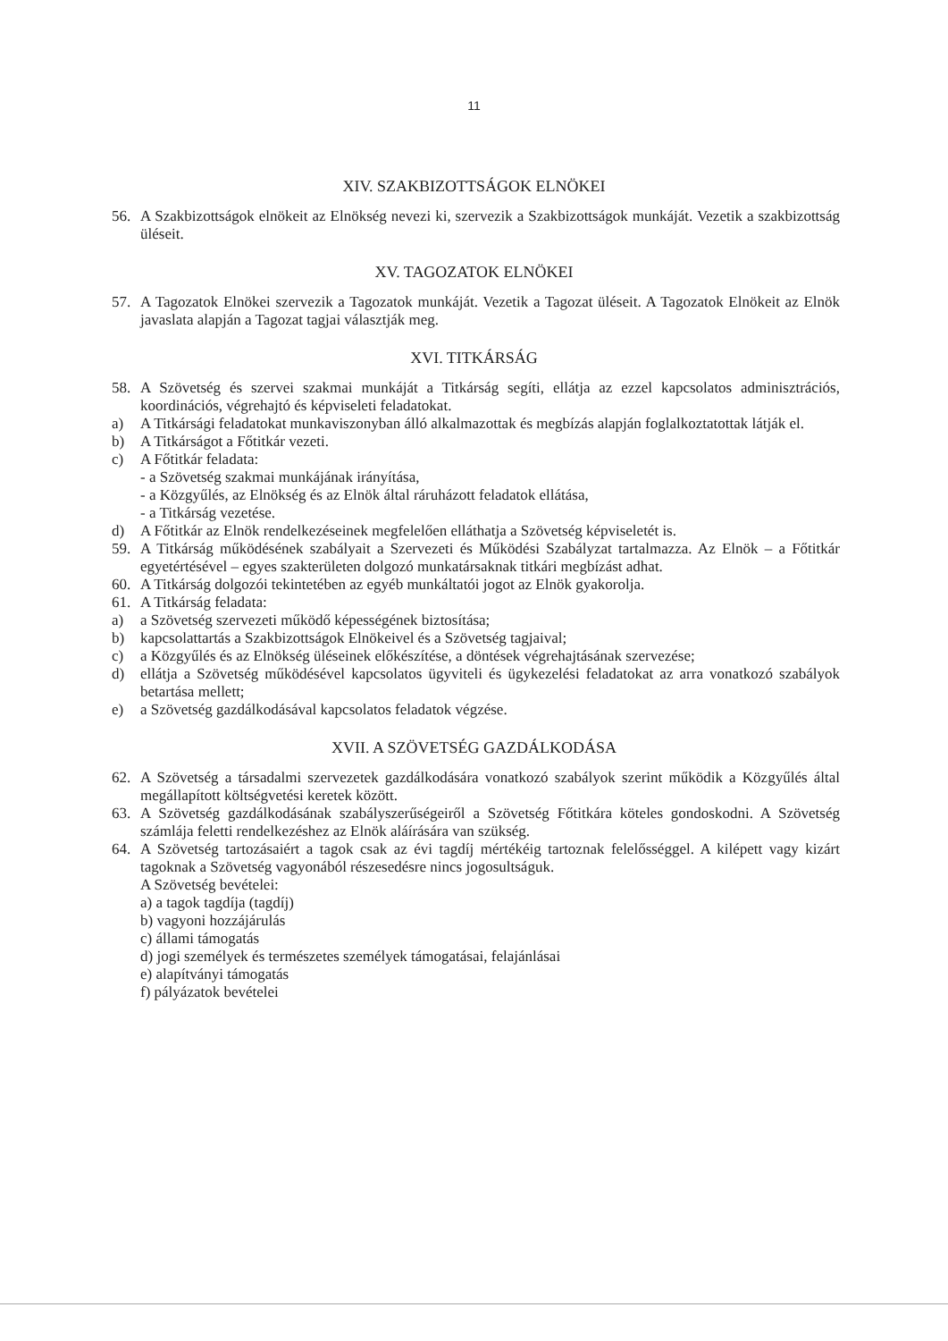11
XIV. SZAKBIZOTTSÁGOK ELNÖKEI
56. A Szakbizottságok elnökeit az Elnökség nevezi ki, szervezik a Szakbizottságok munkáját. Vezetik a szakbizottság üléseit.
XV. TAGOZATOK ELNÖKEI
57. A Tagozatok Elnökei szervezik a Tagozatok munkáját. Vezetik a Tagozat üléseit. A Tagozatok Elnökeit az Elnök javaslata alapján a Tagozat tagjai választják meg.
XVI. TITKÁRSÁG
58. A Szövetség és szervei szakmai munkáját a Titkárság segíti, ellátja az ezzel kapcsolatos adminisztrációs, koordinációs, végrehajtó és képviseleti feladatokat.
a) A Titkársági feladatokat munkaviszonyban álló alkalmazottak és megbízás alapján foglalkoztatottak látják el.
b) A Titkárságot a Főtitkár vezeti.
c) A Főtitkár feladata:
- a Szövetség szakmai munkájának irányítása,
- a Közgyűlés, az Elnökség és az Elnök által ráruházott feladatok ellátása,
- a Titkárság vezetése.
d) A Főtitkár az Elnök rendelkezéseinek megfelelően elláthatja a Szövetség képviseletét is.
59. A Titkárság működésének szabályait a Szervezeti és Működési Szabályzat tartalmazza. Az Elnök – a Főtitkár egyetértésével – egyes szakterületen dolgozó munkatársaknak titkári megbízást adhat.
60. A Titkárság dolgozói tekintetében az egyéb munkáltatói jogot az Elnök gyakorolja.
61. A Titkárság feladata:
a) a Szövetség szervezeti működő képességének biztosítása;
b) kapcsolattartás a Szakbizottságok Elnökeivel és a Szövetség tagjaival;
c) a Közgyűlés és az Elnökség üléseinek előkészítése, a döntések végrehajtásának szervezése;
d) ellátja a Szövetség működésével kapcsolatos ügyviteli és ügykezelési feladatokat az arra vonatkozó szabályok betartása mellett;
e) a Szövetség gazdálkodásával kapcsolatos feladatok végzése.
XVII. A SZÖVETSÉG GAZDÁLKODÁSA
62. A Szövetség a társadalmi szervezetek gazdálkodására vonatkozó szabályok szerint működik a Közgyűlés által megállapított költségvetési keretek között.
63. A Szövetség gazdálkodásának szabályszerűségeiről a Szövetség Főtitkára köteles gondoskodni. A Szövetség számlája feletti rendelkezéshez az Elnök aláírására van szükség.
64. A Szövetség tartozásaiért a tagok csak az évi tagdíj mértékéig tartoznak felelősséggel. A kilépett vagy kizárt tagoknak a Szövetség vagyonából részesedésre nincs jogosultságuk.
A Szövetség bevételei:
a) a tagok tagdíja (tagdíj)
b) vagyoni hozzájárulás
c) állami támogatás
d) jogi személyek és természetes személyek támogatásai, felajánlásai
e) alapítványi támogatás
f) pályázatok bevételei